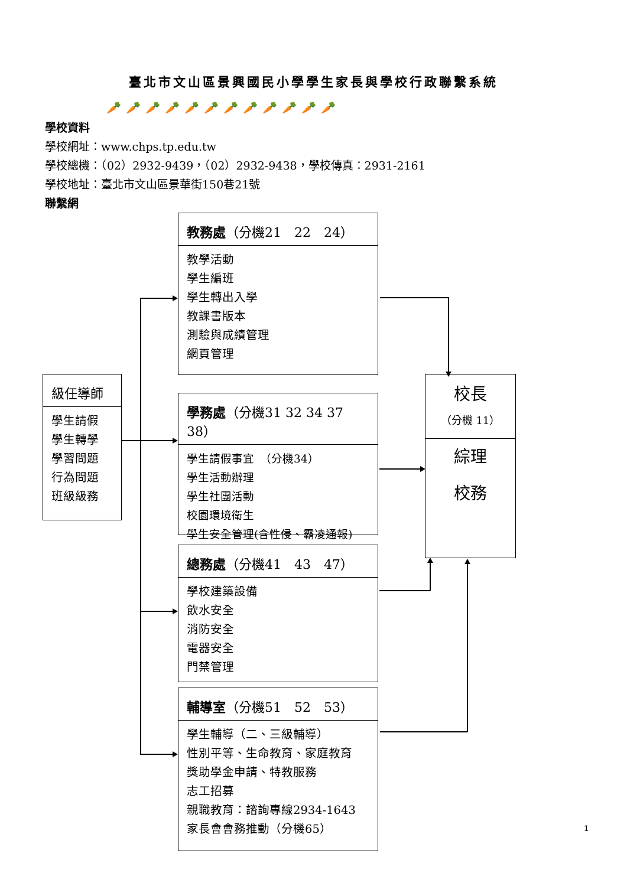臺北市文山區景興國民小學學生家長與學校行政聯繫系統
🥕🥕🥕🥕🥕🥕🥕🥕🥕🥕🥕🥕
學校資料
學校網址：www.chps.tp.edu.tw
學校總機：（02）2932-9439，（02）2932-9438，學校傳真：2931-2161
學校地址：臺北市文山區景華街150巷21號
聯繫網
級任導師
學生請假
學生轉學
學習問題
行為問題
班級級務
教務處（分機21　22　24）
教學活動
學生編班
學生轉出入學
教課書版本
測驗與成績管理
網頁管理
學務處（分機31 32 34 37 38）
學生請假事宜　（分機34）
學生活動辦理
學生社團活動
校園環境衛生
學生安全管理(含性侵、霸凌通報)
總務處（分機41　43　47）
學校建築設備
飲水安全
消防安全
電器安全
門禁管理
輔導室（分機51　52　53）
學生輔導（二、三級輔導）
性別平等、生命教育、家庭教育
獎助學金申請、特教服務
志工招募
親職教育：諮詢專線2934-1643
家長會會務推動（分機65）
校長
（分機 11）
綜理
校務
1